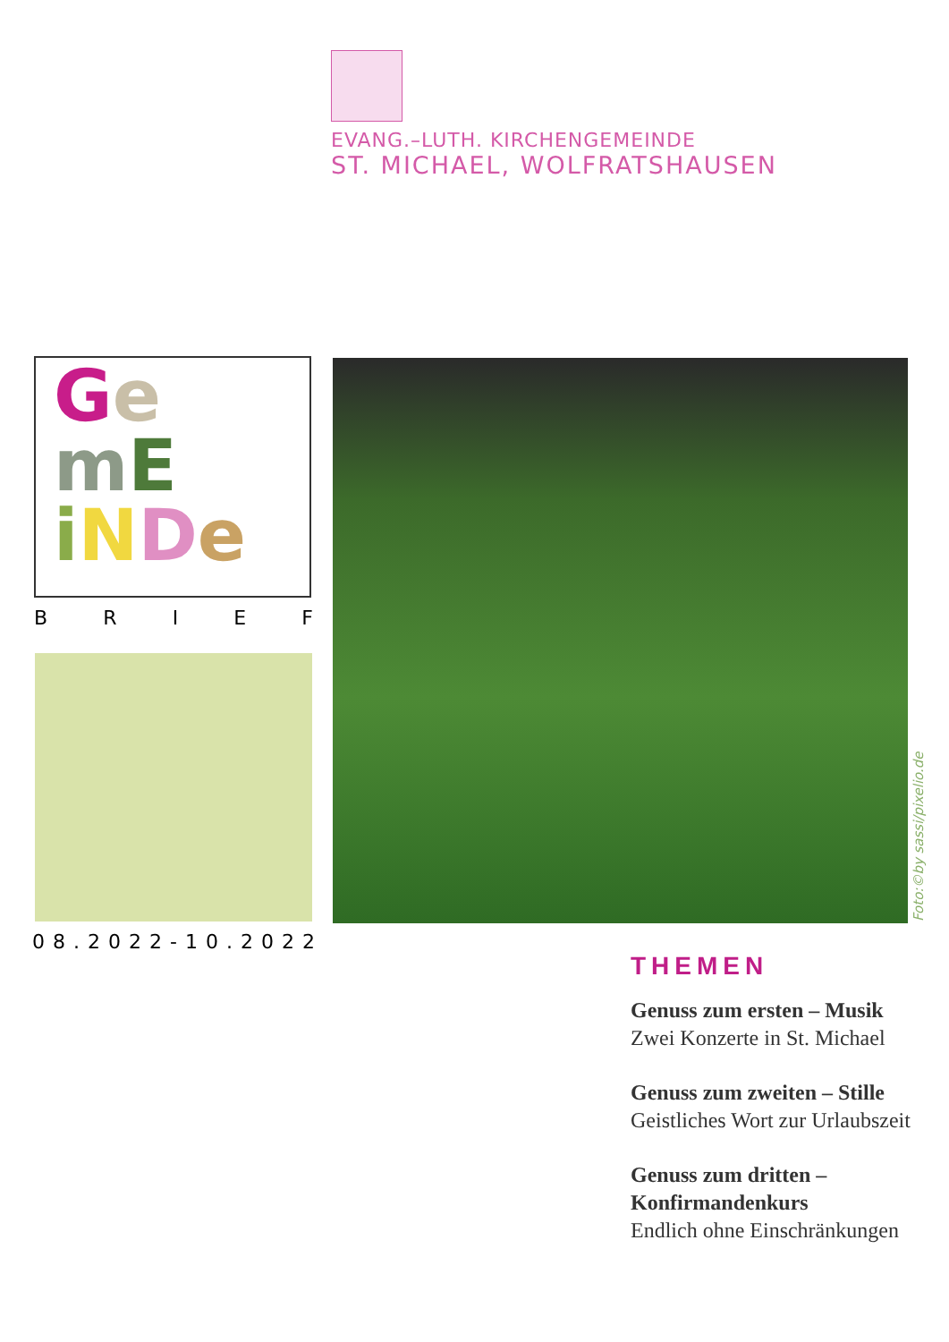EVANG.–LUTH. KIRCHENGEMEINDE
ST. MICHAEL, WOLFRATSHAUSEN
Ge
mE
iNDe
BRIEF
08.2022-10.2022
Foto:©by sassi/pixelio.de
THEMEN
Genuss zum ersten – Musik
Zwei Konzerte in St. Michael
Genuss zum zweiten – Stille
Geistliches Wort zur Urlaubszeit
Genuss zum dritten –
Konfirmandenkurs
Endlich ohne Einschränkungen